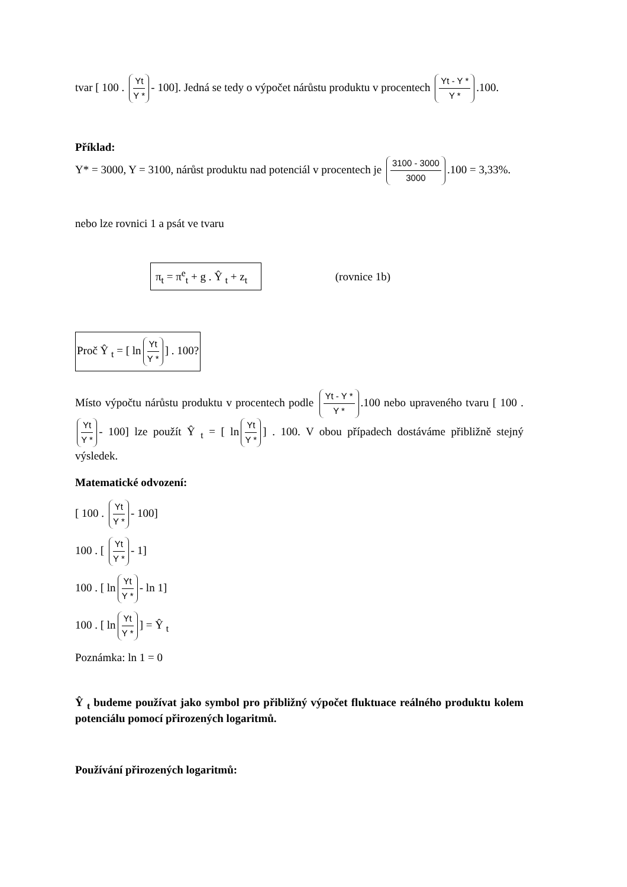tvar [ 100 . Yt Y * - 100]. Jedná se tedy o výpočet nárůstu produktu v procentech Yt - Y * Y *.100.
Příklad:
Y* = 3000, Y = 3100, nárůst produktu nad potenciál v procentech je 3100 - 3000 3000.100 = 3,33%.
nebo lze rovnici 1 a psát ve tvaru
π<sub>t</sub> = π<sup>e</sup><sub>t</sub> + g . Ŷ <sub>t</sub> + z<sub>t</sub> (rovnice 1b)
Proč Ŷ <sub>t</sub> = [ ln Yt Y *] . 100?
Místo výpočtu nárůstu produktu v procentech podle Yt - Y * Y *.100 nebo upraveného tvaru [ 100 . Yt Y * - 100] lze použít Ŷ <sub>t</sub> = [ ln Yt Y *] . 100. V obou případech dostáváme přibližně stejný výsledek.
Matematické odvození:
[ 100 . Yt Y * - 100]
100 . [ Yt Y * - 1]
100 . [ ln Yt Y * - ln 1]
100 . [ ln Yt Y *] = Ŷ <sub>t</sub>
Poznámka: ln 1 = 0
Ŷ <sub>t</sub> budeme používat jako symbol pro přibližný výpočet fluktuace reálného produktu kolem potenciálu pomocí přirozených logaritmů.
Používání přirozených logaritmů: